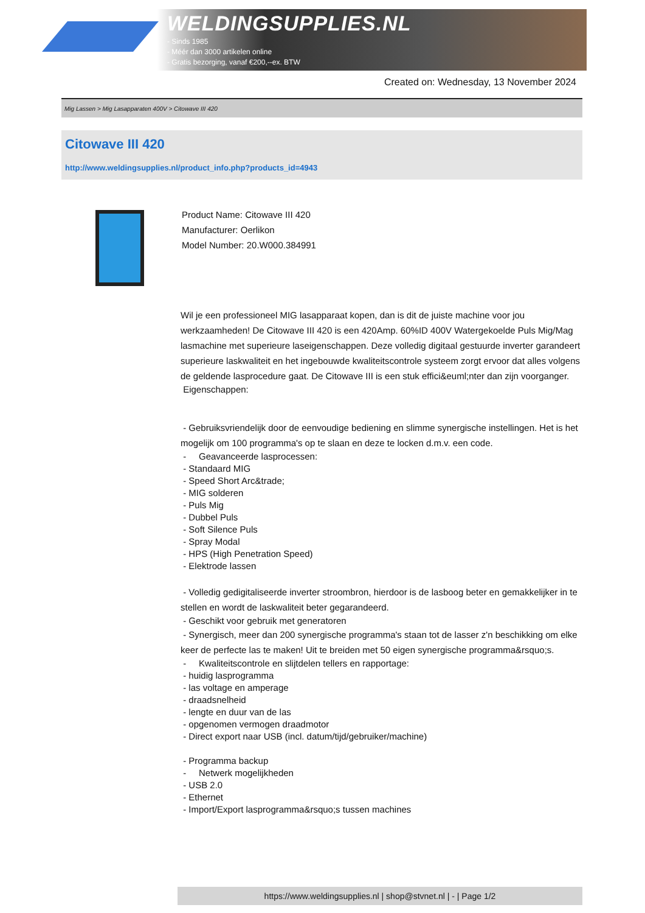WELDINGSUPPLIES.NL
- Sinds 1985
- Méér dan 3000 artikelen online
- Gratis bezorging, vanaf €200,--ex. BTW
Created on: Wednesday, 13 November 2024
Mig Lassen > Mig Lasapparaten 400V > Citowave III 420
Citowave III 420
http://www.weldingsupplies.nl/product_info.php?products_id=4943
Product Name: Citowave III 420
Manufacturer: Oerlikon
Model Number: 20.W000.384991
Wil je een professioneel MIG lasapparaat kopen, dan is dit de juiste machine voor jou werkzaamheden! De Citowave III 420 is een 420Amp. 60%ID 400V Watergekoelde Puls Mig/Mag lasmachine met superieure laseigenschappen. Deze volledig digitaal gestuurde inverter garandeert superieure laskwaliteit en het ingebouwde kwaliteitscontrole systeem zorgt ervoor dat alles volgens de geldende lasprocedure gaat. De Citowave III is een stuk effici&euml;nter dan zijn voorganger.
Eigenschappen:
- Gebruiksvriendelijk door de eenvoudige bediening en slimme synergische instellingen. Het is het mogelijk om 100 programma's op te slaan en deze te locken d.m.v. een code.
- Geavanceerde lasprocessen:
- Standaard MIG
- Speed Short Arc&trade;
- MIG solderen
- Puls Mig
- Dubbel Puls
- Soft Silence Puls
- Spray Modal
- HPS (High Penetration Speed)
- Elektrode lassen
- Volledig gedigitaliseerde inverter stroombron, hierdoor is de lasboog beter en gemakkelijker in te stellen en wordt de laskwaliteit beter gegarandeerd.
- Geschikt voor gebruik met generatoren
- Synergisch, meer dan 200 synergische programma's staan tot de lasser z'n beschikking om elke keer de perfecte las te maken! Uit te breiden met 50 eigen synergische programma&rsquo;s.
- Kwaliteitscontrole en slijtdelen tellers en rapportage:
- huidig lasprogramma
- las voltage en amperage
- draadsnelheid
- lengte en duur van de las
- opgenomen vermogen draadmotor
- Direct export naar USB (incl. datum/tijd/gebruiker/machine)
- Programma backup
- Netwerk mogelijkheden
- USB 2.0
- Ethernet
- Import/Export lasprogramma&rsquo;s tussen machines
https://www.weldingsupplies.nl | shop@stvnet.nl | - | Page 1/2